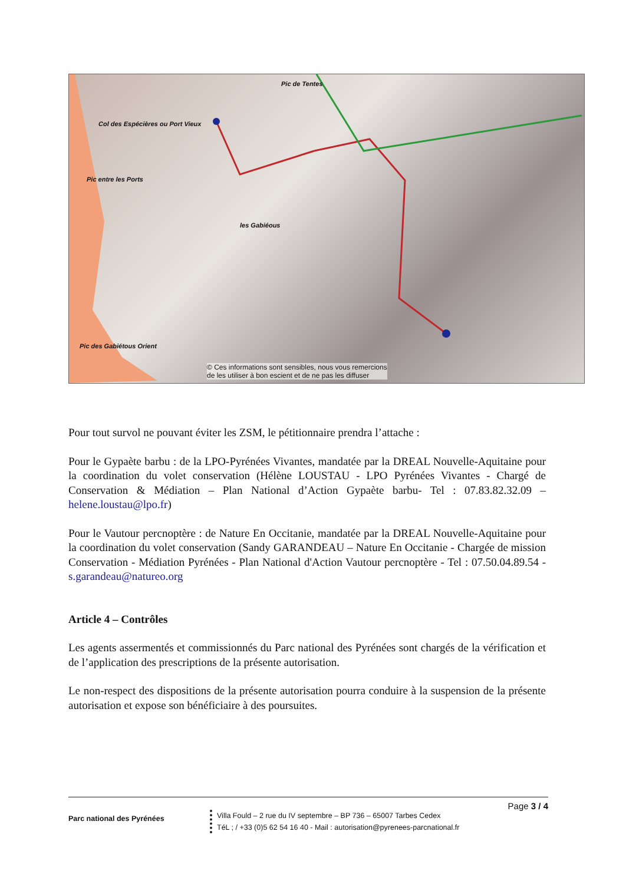Col des Espécières ou Port Vieux
Pic entre les Ports
Pic de Tentes
les Gabiéous
Pic des Gabiétous Orient
© Ces informations sont sensibles, nous vous remercions
de les utiliser à bon escient et de ne pas les diffuser
Pour tout survol ne pouvant éviter les ZSM, le pétitionnaire prendra l’attache :
Pour le Gypaète barbu : de la LPO-Pyrénées Vivantes, mandatée par la DREAL Nouvelle-Aquitaine pour la coordination du volet conservation (Hélène LOUSTAU - LPO Pyrénées Vivantes - Chargé de Conservation & Médiation – Plan National d’Action Gypaète barbu- Tel : 07.83.82.32.09 – helene.loustau@lpo.fr)
Pour le Vautour percnoptère : de Nature En Occitanie, mandatée par la DREAL Nouvelle-Aquitaine pour la coordination du volet conservation (Sandy GARANDEAU – Nature En Occitanie - Chargée de mission Conservation - Médiation Pyrénées - Plan National d'Action Vautour percnoptère - Tel : 07.50.04.89.54 - s.garandeau@natureo.org
Article 4 – Contrôles
Les agents assermentés et commissionnés du Parc national des Pyrénées sont chargés de la vérification et de l’application des prescriptions de la présente autorisation.
Le non-respect des dispositions de la présente autorisation pourra conduire à la suspension de la présente autorisation et expose son bénéficiaire à des poursuites.
Page 3 / 4
Parc national des Pyrénées
Villa Fould – 2 rue du IV septembre – BP 736 – 65007 Tarbes Cedex
TéL ; / +33 (0)5 62 54 16 40 - Mail : autorisation@pyrenees-parcnational.fr